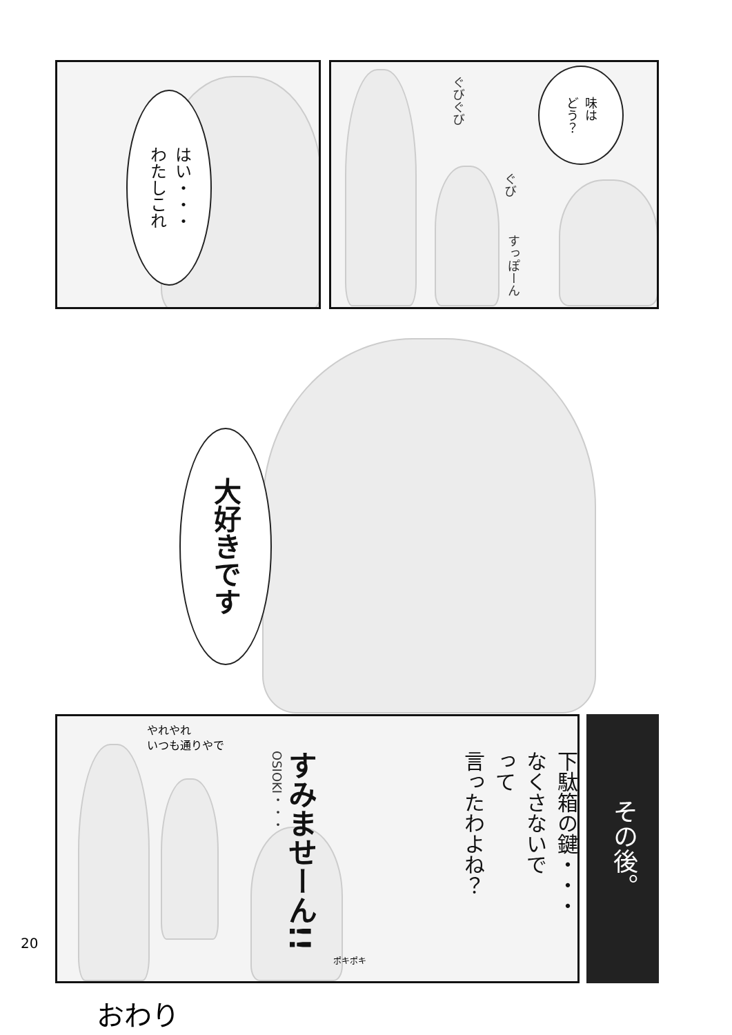はい・・・
わたしこれ
ぐびぐび
ぐび
すっぽーん
味は
どう？
大好きです
やれやれ
いつも通りやで
OSIOKI・・・
すみませーん!!
ポキポキ
下駄箱の鍵・・・
なくさないで
って
言ったわよね？
その後。
20
おわり